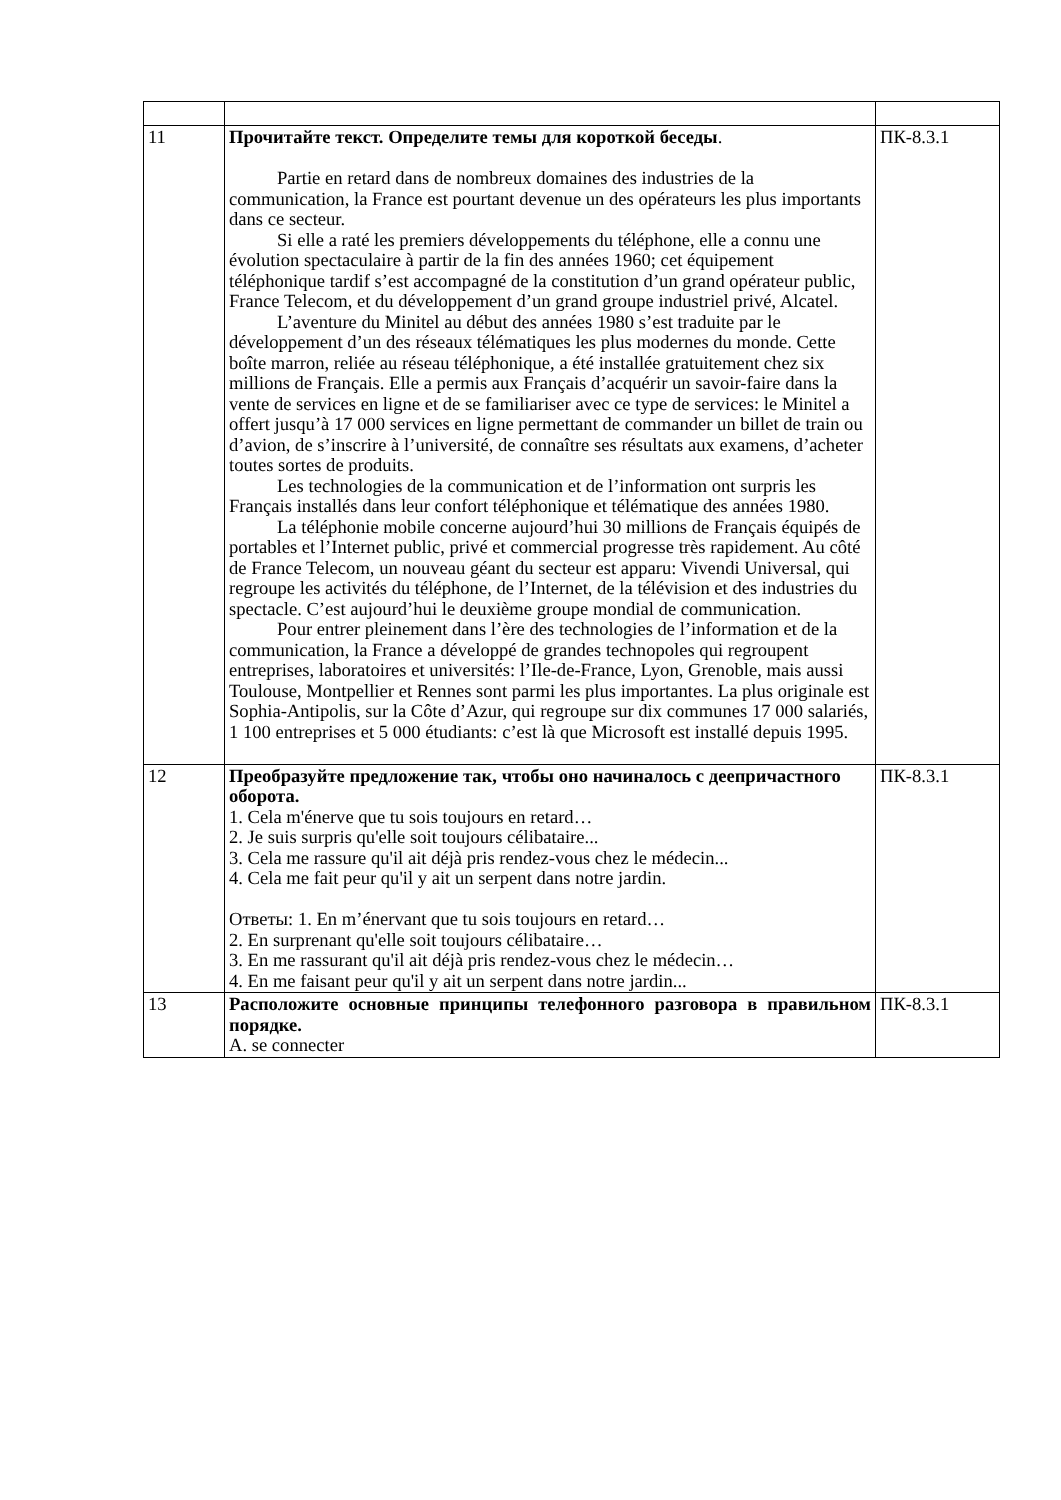| 11 | Прочитайте текст. Определите темы для короткой беседы . Partie en retard dans de nombreux domaines des industries de la communication, la France est pourtant devenue un des opérateurs les plus importants dans ce secteur. Si elle a raté les premiers développements du téléphone, elle a connu une évolution spectaculaire à partir de la fin des années 1960; cet équipement téléphonique tardif s’est accompagné de la constitution d’un grand opérateur public, France Telecom, et du développement d’un grand groupe industriel privé, Alcatel. L’aventure du Minitel au début des années 1980 s’est traduite par le développement d’un des réseaux télématiques les plus modernes du monde. Cette boîte marron, reliée au réseau téléphonique, a été installée gratuitement chez six millions de Français. Elle a permis aux Français d’acquérir un savoir-faire dans la vente de services en ligne et de se familiariser avec ce type de services: le Minitel a offert jusqu’à 17 000 services en ligne permettant de commander un billet de train ou d’avion, de s’inscrire à l’université, de connaître ses résultats aux examens, d’acheter toutes sortes de produits. Les technologies de la communication et de l’information ont surpris les Français installés dans leur confort téléphonique et télématique des années 1980. La téléphonie mobile concerne aujourd’hui 30 millions de Français équipés de portables et l’Internet public, privé et commercial progresse très rapidement. Au côté de France Telecom, un nouveau géant du secteur est apparu: Vivendi Universal, qui regroupe les activités du téléphone, de l’Internet, de la télévision et des industries du spectacle. C’est aujourd’hui le deuxième groupe mondial de communication. Pour entrer pleinement dans l’ère des technologies de l’information et de la communication, la France a développé de grandes technopoles qui regroupent entreprises, laboratoires et universités: l’Ile-de-France, Lyon, Grenoble, mais aussi Toulouse, Montpellier et Rennes sont parmi les plus importantes. La plus originale est Sophia-Antipolis, sur la Côte d’Azur, qui regroupe sur dix communes 17 000 salariés, 1 100 entreprises et 5 000 étudiants: c’est là que Microsoft est installé depuis 1995. | ПК-8.3.1 |
| 12 | Преобразуйте предложение так, чтобы оно начиналось с деепричастного оборота. 1. Cela m'énerve que tu sois toujours en retard… 2. Je suis surpris qu'elle soit toujours célibataire... 3. Cela me rassure qu'il ait déjà pris rendez-vous chez le médecin... 4. Cela me fait peur qu'il y ait un serpent dans notre jardin. Ответы: 1. En m’énervant que tu sois toujours en retard… 2. En surprenant qu'elle soit toujours célibataire… 3. En me rassurant qu'il ait déjà pris rendez-vous chez le médecin… 4. En me faisant peur qu'il y ait un serpent dans notre jardin... | ПК-8.3.1 |
| 13 | Расположите основные принципы телефонного разговора в правильном порядке. A. se connecter | ПК-8.3.1 |